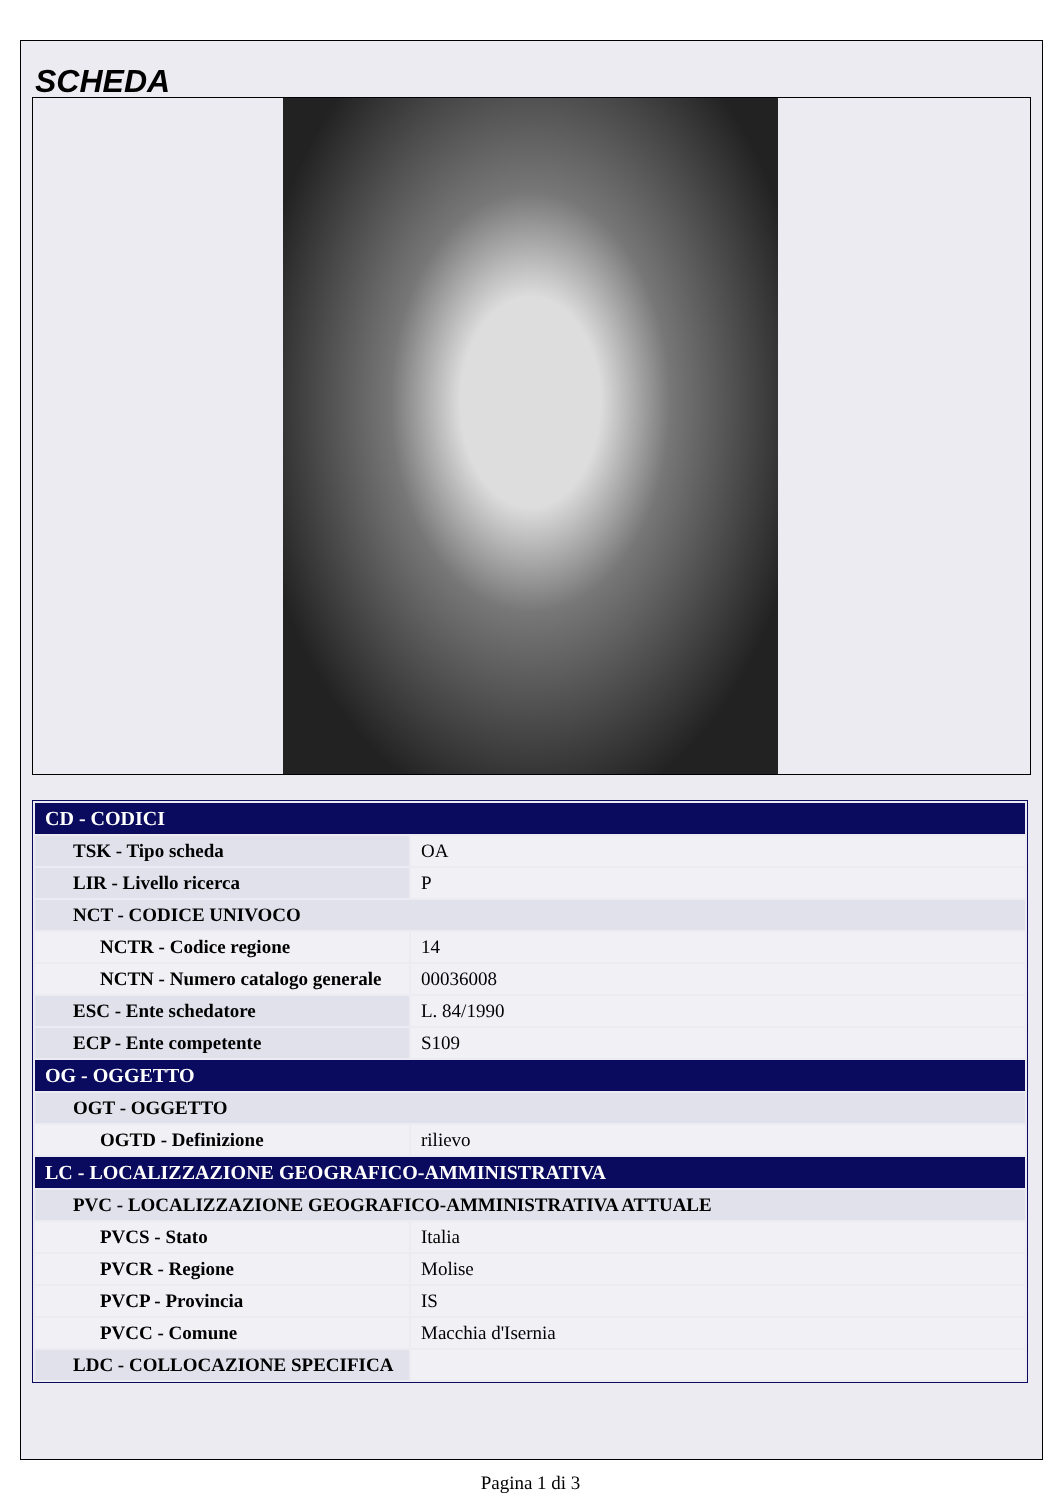SCHEDA
| CD - CODICI | |
| TSK - Tipo scheda | OA |
| LIR - Livello ricerca | P |
| NCT - CODICE UNIVOCO | |
| NCTR - Codice regione | 14 |
| NCTN - Numero catalogo generale | 00036008 |
| ESC - Ente schedatore | L. 84/1990 |
| ECP - Ente competente | S109 |
| OG - OGGETTO | |
| OGT - OGGETTO | |
| OGTD - Definizione | rilievo |
| LC - LOCALIZZAZIONE GEOGRAFICO-AMMINISTRATIVA | |
| PVC - LOCALIZZAZIONE GEOGRAFICO-AMMINISTRATIVA ATTUALE | |
| PVCS - Stato | Italia |
| PVCR - Regione | Molise |
| PVCP - Provincia | IS |
| PVCC - Comune | Macchia d'Isernia |
| LDC - COLLOCAZIONE SPECIFICA | |
Pagina 1 di 3